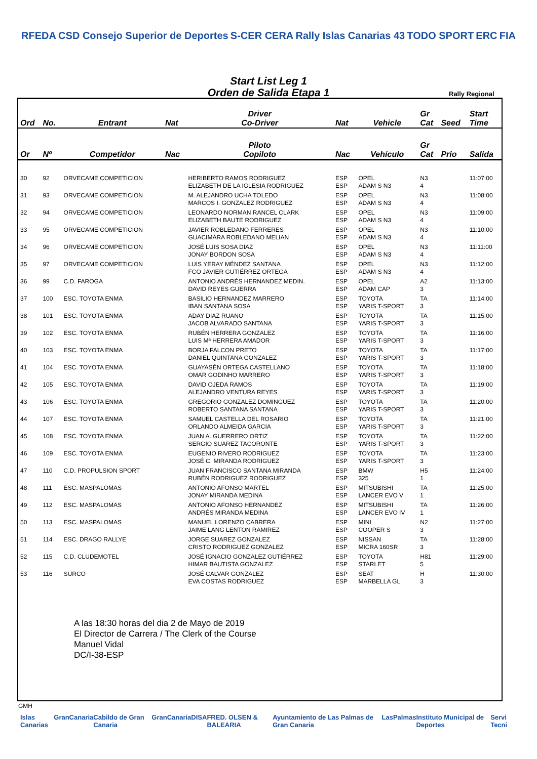RFEDA CSD Consejo Superior de Deportes S-CER CERA Rally Islas Canarias 43 TODO SPORT ERC FIA
Start List Leg 1
Orden de Salida Etapa 1
Rally Regional
| Ord | No. | Entrant | Nat | Driver Co-Driver | Nat | Vehicle | Gr Cat | Seed | Start Time |
| --- | --- | --- | --- | --- | --- | --- | --- | --- | --- |
| Or | Nº | Competidor | Nac | Piloto Copiloto | Nac | Vehículo | Gr Cat | Prio | Salida |
| 30 | 92 | ORVECAME COMPETICION | | HERIBERTO RAMOS RODRIGUEZ ELIZABETH DE LA IGLESIA RODRIGUEZ | ESP ESP | OPEL ADAM S N3 | N3 4 | | 11:07:00 |
| 31 | 93 | ORVECAME COMPETICION | | M. ALEJANDRO UCHA TOLEDO MARCOS I. GONZALEZ RODRIGUEZ | ESP ESP | OPEL ADAM S N3 | N3 4 | | 11:08:00 |
| 32 | 94 | ORVECAME COMPETICION | | LEONARDO NORMAN RANCEL CLARK ELIZABETH BAUTE RODRIGUEZ | ESP ESP | OPEL ADAM S N3 | N3 4 | | 11:09:00 |
| 33 | 95 | ORVECAME COMPETICION | | JAVIER ROBLEDANO FERRERES GUACIMARA ROBLEDANO MELIAN | ESP ESP | OPEL ADAM S N3 | N3 4 | | 11:10:00 |
| 34 | 96 | ORVECAME COMPETICION | | JOSÉ LUIS SOSA DIAZ JONAY BORDON SOSA | ESP ESP | OPEL ADAM S N3 | N3 4 | | 11:11:00 |
| 35 | 97 | ORVECAME COMPETICION | | LUIS YERAY MÉNDEZ SANTANA FCO JAVIER GUTIÉRREZ ORTEGA | ESP ESP | OPEL ADAM S N3 | N3 4 | | 11:12:00 |
| 36 | 99 | C.D. FAROGA | | ANTONIO ANDRÉS HERNANDEZ MEDIN. DAVID REYES GUERRA | ESP ESP | OPEL ADAM CAP | A2 3 | | 11:13:00 |
| 37 | 100 | ESC. TOYOTA ENMA | | BASILIO HERNANDEZ MARRERO IBAN SANTANA SOSA | ESP ESP | TOYOTA YARIS T-SPORT | TA 3 | | 11:14:00 |
| 38 | 101 | ESC. TOYOTA ENMA | | ADAY DIAZ RUANO JACOB ALVARADO SANTANA | ESP ESP | TOYOTA YARIS T-SPORT | TA 3 | | 11:15:00 |
| 39 | 102 | ESC. TOYOTA ENMA | | RUBÉN HERRERA GONZALEZ LUIS Mª HERRERA AMADOR | ESP ESP | TOYOTA YARIS T-SPORT | TA 3 | | 11:16:00 |
| 40 | 103 | ESC. TOYOTA ENMA | | BORJA FALCON PRETO DANIEL QUINTANA GONZALEZ | ESP ESP | TOYOTA YARIS T-SPORT | TA 3 | | 11:17:00 |
| 41 | 104 | ESC. TOYOTA ENMA | | GUAYASÉN ORTEGA CASTELLANO OMAR GODINHO MARRERO | ESP ESP | TOYOTA YARIS T-SPORT | TA 3 | | 11:18:00 |
| 42 | 105 | ESC. TOYOTA ENMA | | DAVID OJEDA RAMOS ALEJANDRO VENTURA REYES | ESP ESP | TOYOTA YARIS T-SPORT | TA 3 | | 11:19:00 |
| 43 | 106 | ESC. TOYOTA ENMA | | GREGORIO GONZALEZ DOMINGUEZ ROBERTO SANTANA SANTANA | ESP ESP | TOYOTA YARIS T-SPORT | TA 3 | | 11:20:00 |
| 44 | 107 | ESC. TOYOTA ENMA | | SAMUEL CASTELLA DEL ROSARIO ORLANDO ALMEIDA GARCIA | ESP ESP | TOYOTA YARIS T-SPORT | TA 3 | | 11:21:00 |
| 45 | 108 | ESC. TOYOTA ENMA | | JUAN A. GUERRERO ORTIZ SERGIO SUAREZ TACORONTE | ESP ESP | TOYOTA YARIS T-SPORT | TA 3 | | 11:22:00 |
| 46 | 109 | ESC. TOYOTA ENMA | | EUGENIO RIVERO RODRIGUEZ JOSÉ C. MIRANDA RODRIGUEZ | ESP ESP | TOYOTA YARIS T-SPORT | TA 3 | | 11:23:00 |
| 47 | 110 | C.D. PROPULSION SPORT | | JUAN FRANCISCO SANTANA MIRANDA RUBÉN RODRIGUEZ RODRIGUEZ | ESP ESP | BMW 325 | H5 1 | | 11:24:00 |
| 48 | 111 | ESC. MASPALOMAS | | ANTONIO AFONSO MARTEL JONAY MIRANDA MEDINA | ESP ESP | MITSUBISHI LANCER EVO V | TA 1 | | 11:25:00 |
| 49 | 112 | ESC. MASPALOMAS | | ANTONIO AFONSO HERNANDEZ ANDRÉS MIRANDA MEDINA | ESP ESP | MITSUBISHI LANCER EVO IV | TA 1 | | 11:26:00 |
| 50 | 113 | ESC. MASPALOMAS | | MANUEL LORENZO CABRERA JAIME LANG LENTON RAMIREZ | ESP ESP | MINI COOPER S | N2 3 | | 11:27:00 |
| 51 | 114 | ESC. DRAGO RALLYE | | JORGE SUAREZ GONZALEZ CRISTO RODRIGUEZ GONZALEZ | ESP ESP | NISSAN MICRA 160SR | TA 3 | | 11:28:00 |
| 52 | 115 | C.D. CLUDEMOTEL | | JOSÉ IGNACIO GONZALEZ GUTIÉRREZ HIMAR BAUTISTA GONZALEZ | ESP ESP | TOYOTA STARLET | H81 5 | | 11:29:00 |
| 53 | 116 | SURCO | | JOSÉ CALVAR GONZALEZ EVA COSTAS RODRIGUEZ | ESP ESP | SEAT MARBELLA GL | H 3 | | 11:30:00 |
A las 18:30 horas del dia 2 de Mayo de 2019
El Director de Carrera / The Clerk of the Course
Manuel Vidal
DC/I-38-ESP
GMH
Islas Canarias GranCanaria Cabildo de Gran Canaria GranCanaria DISA FRED. OLSEN & BALEARIA Ayuntamiento de Las Palmas de Gran Canaria LasPalmas Instituto Municipal de Deportes Servi Tecni